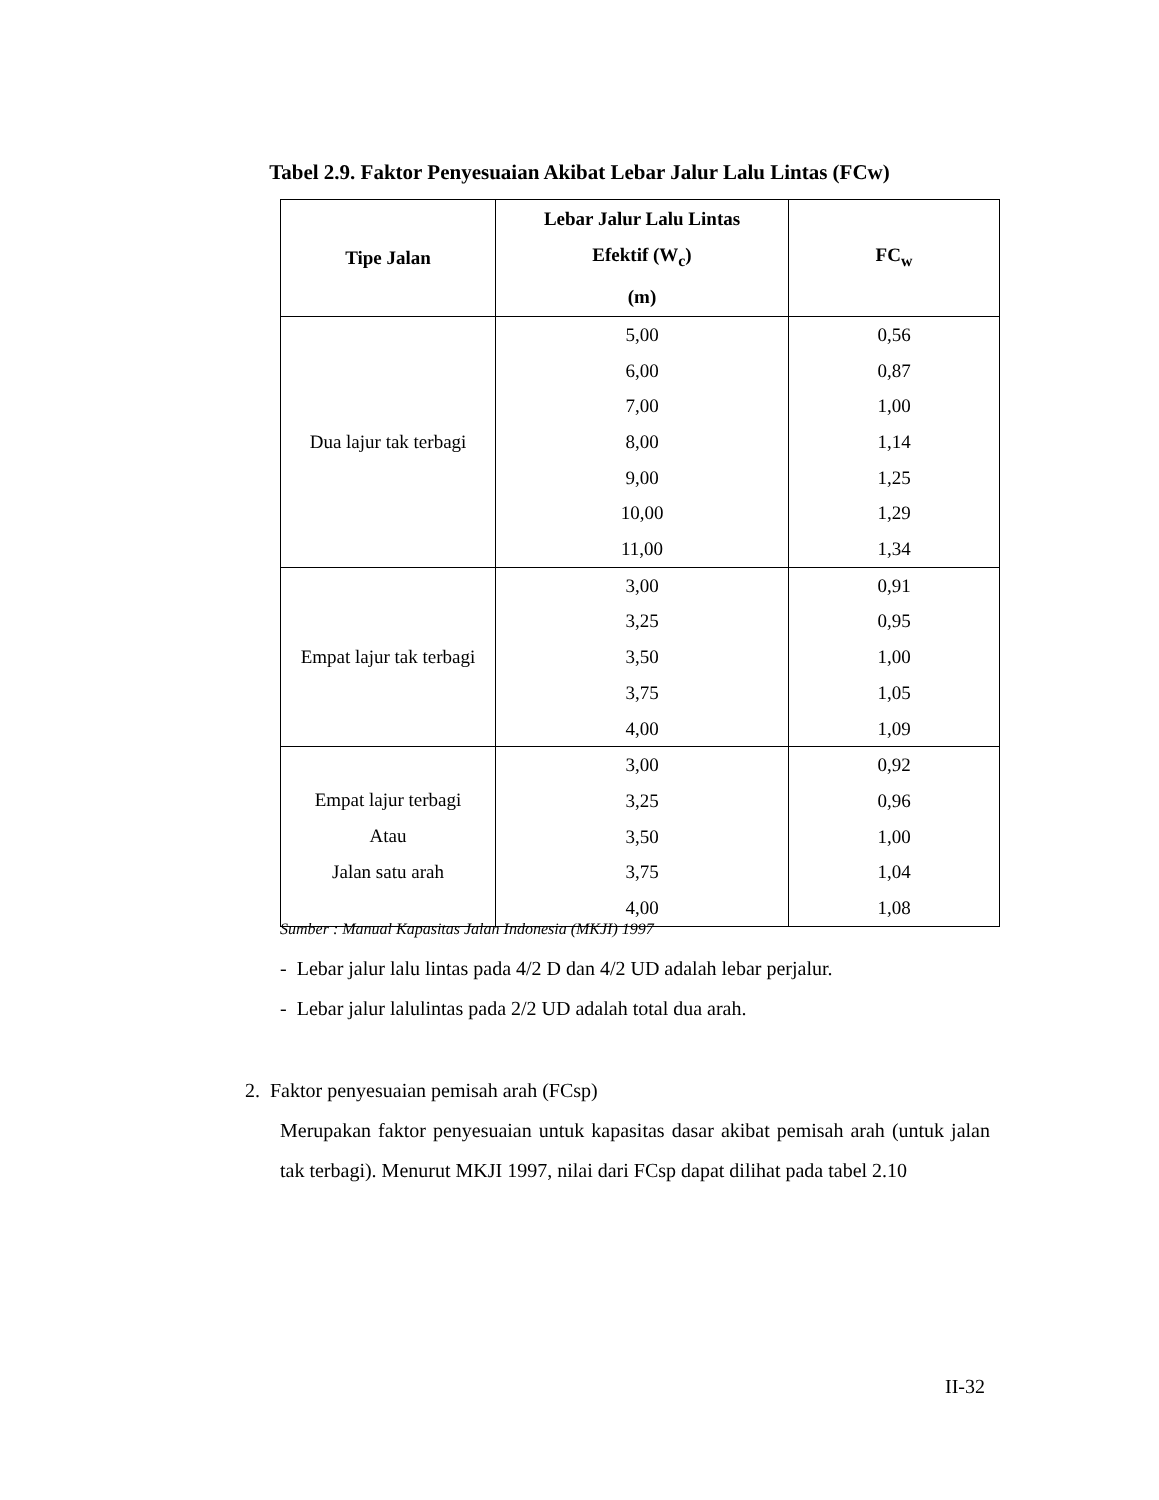Tabel 2.9. Faktor Penyesuaian Akibat Lebar Jalur Lalu Lintas (FCw)
| Tipe Jalan | Lebar Jalur Lalu Lintas Efektif (W<sub>c</sub>) (m) | FC<sub>w</sub> |
| --- | --- | --- |
| Dua lajur tak terbagi | 5,00 6,00 7,00 8,00 9,00 10,00 11,00 | 0,56 0,87 1,00 1,14 1,25 1,29 1,34 |
| Empat lajur tak terbagi | 3,00 3,25 3,50 3,75 4,00 | 0,91 0,95 1,00 1,05 1,09 |
| Empat lajur terbagi Atau Jalan satu arah | 3,00 3,25 3,50 3,75 4,00 | 0,92 0,96 1,00 1,04 1,08 |
Sumber : Manual Kapasitas Jalan Indonesia (MKJI) 1997
- Lebar jalur lalu lintas pada 4/2 D dan 4/2 UD adalah lebar perjalur.
- Lebar jalur lalulintas pada 2/2 UD adalah total dua arah.
2. Faktor penyesuaian pemisah arah (FCsp)
Merupakan faktor penyesuaian untuk kapasitas dasar akibat pemisah arah (untuk jalan tak terbagi). Menurut MKJI 1997, nilai dari FCsp dapat dilihat pada tabel 2.10
II-32